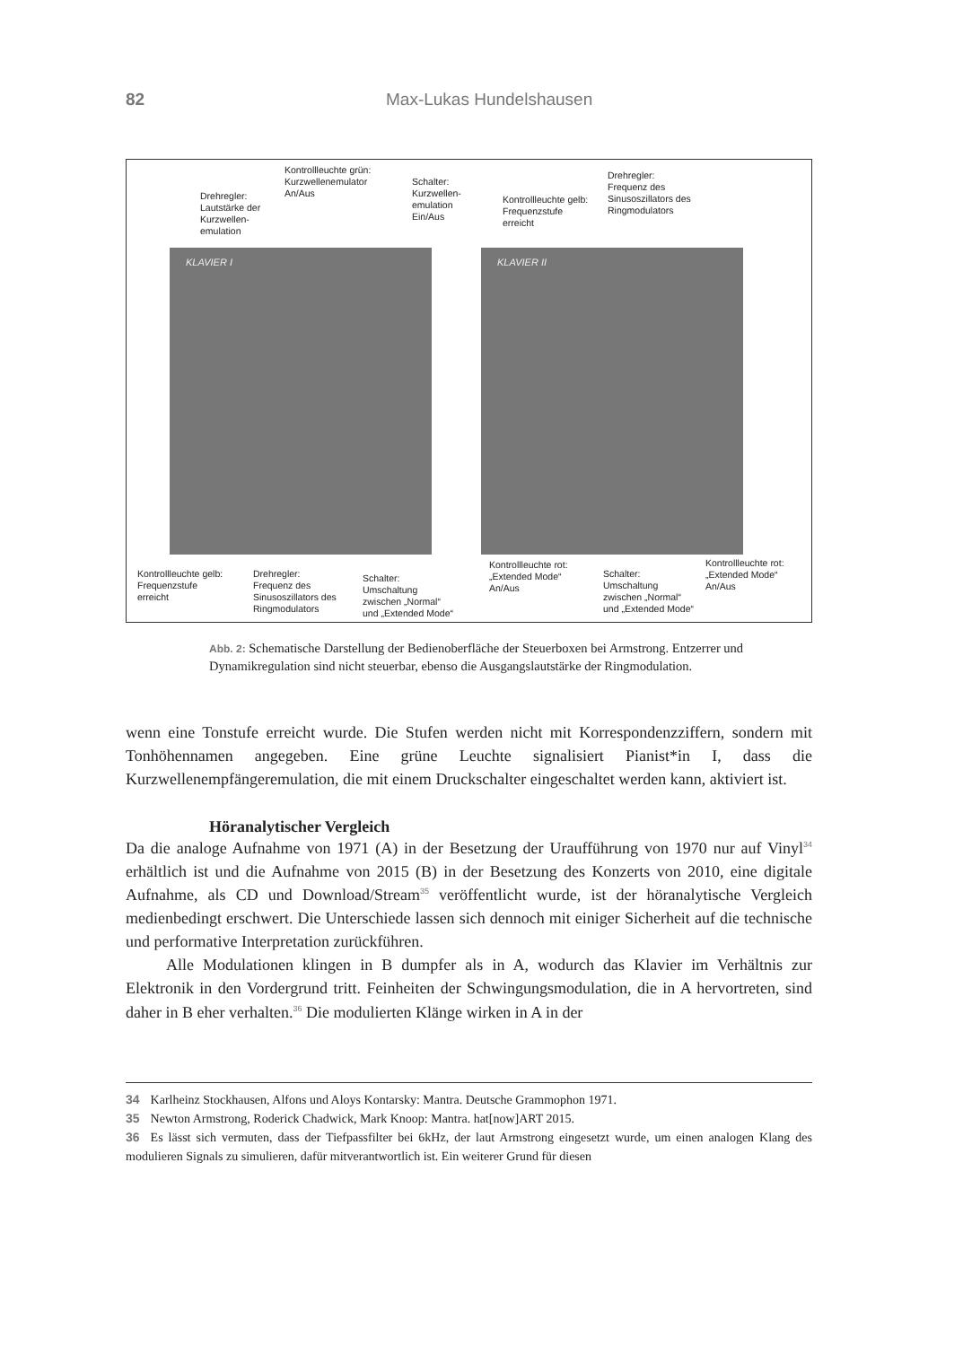82 Max-Lukas Hundelshausen
KLAVIER I KLAVIER II
Drehregler:
Lautstärke der
Kurzwellen-
emulation
Kontrollleuchte grün:
Kurzwellenemulator
An/Aus
Schalter:
Kurzwellen-
emulation
Ein/Aus
Kontrollleuchte gelb:
Frequenzstufe
erreicht
Drehregler:
Frequenz des
Sinusoszillators des
Ringmodulators
Kontrollleuchte gelb:
Frequenzstufe
erreicht
Drehregler:
Frequenz des
Sinusoszillators des
Ringmodulators
Schalter:
Umschaltung
zwischen „Normal“
und „Extended Mode“
Kontrollleuchte rot:
„Extended Mode“
An/Aus
Schalter:
Umschaltung
zwischen „Normal“
und „Extended Mode“
Kontrollleuchte rot:
„Extended Mode“
An/Aus
Abb. 2: Schematische Darstellung der Bedienoberfläche der Steuerboxen bei Armstrong. Entzerrer und Dynamikregulation sind nicht steuerbar, ebenso die Ausgangslautstärke der Ringmodulation.
wenn eine Tonstufe erreicht wurde. Die Stufen werden nicht mit Korrespondenzziffern, sondern mit Tonhöhennamen angegeben. Eine grüne Leuchte signalisiert Pianist*in I, dass die Kurzwellenempfängeremulation, die mit einem Druckschalter eingeschaltet werden kann, aktiviert ist.
Höranalytischer Vergleich
Da die analoge Aufnahme von 1971 (A) in der Besetzung der Uraufführung von 1970 nur auf Vinyl<sup>34</sup> erhältlich ist und die Aufnahme von 2015 (B) in der Besetzung des Konzerts von 2010, eine digitale Aufnahme, als CD und Download/Stream<sup>35</sup> veröffentlicht wurde, ist der höranalytische Vergleich medienbedingt erschwert. Die Unterschiede lassen sich dennoch mit einiger Sicherheit auf die technische und performative Interpretation zurückführen.
Alle Modulationen klingen in B dumpfer als in A, wodurch das Klavier im Verhältnis zur Elektronik in den Vordergrund tritt. Feinheiten der Schwingungsmodulation, die in A hervortreten, sind daher in B eher verhalten.<sup>36</sup> Die modulierten Klänge wirken in A in der
34 Karlheinz Stockhausen, Alfons und Aloys Kontarsky: Mantra. Deutsche Grammophon 1971.
35 Newton Armstrong, Roderick Chadwick, Mark Knoop: Mantra. hat[now]ART 2015.
36 Es lässt sich vermuten, dass der Tiefpassfilter bei 6kHz, der laut Armstrong eingesetzt wurde, um einen analogen Klang des modulieren Signals zu simulieren, dafür mitverantwortlich ist. Ein weiterer Grund für diesen